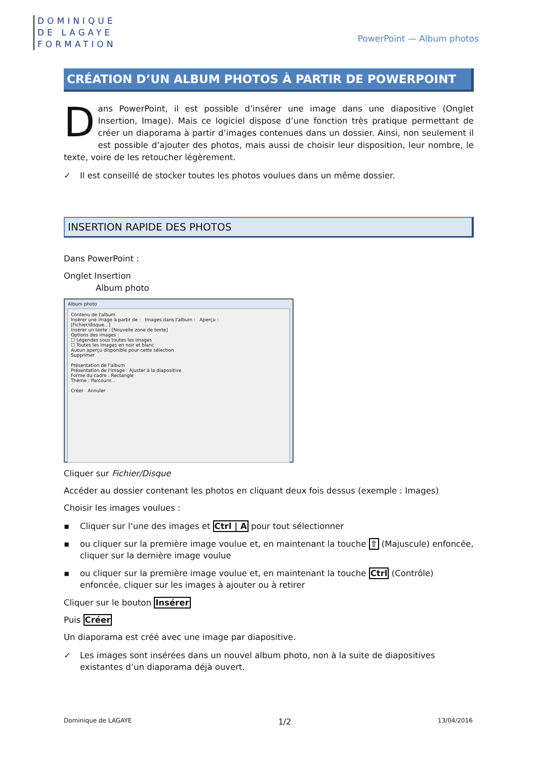DOMINIQUE
DE LAGAYE
FORMATION
PowerPoint — Album photos
CRÉATION D’UN ALBUM PHOTOS À PARTIR DE POWERPOINT
Dans PowerPoint, il est possible d’insérer une image dans une diapositive (Onglet Insertion, Image). Mais ce logiciel dispose d’une fonction très pratique permettant de créer un diaporama à partir d’images contenues dans un dossier. Ainsi, non seulement il est possible d’ajouter des photos, mais aussi de choisir leur disposition, leur nombre, le texte, voire de les retoucher légèrement.
✓ Il est conseillé de stocker toutes les photos voulues dans un même dossier.
INSERTION RAPIDE DES PHOTOS
Dans PowerPoint :
Onglet Insertion
Album photo
Album photo
Contenu de l'album
Insérer une image à partir de : Images dans l'album : Aperçu :
[Fichier/disque...]
Insérer un texte : [Nouvelle zone de texte]
Options des images :
☐ Légendes sous toutes les images
☐ Toutes les images en noir et blanc
Aucun aperçu disponible pour cette sélection
Supprimer
Présentation de l'album
Présentation de l'image : Ajuster à la diapositive
Forme du cadre : Rectangle
Thème : Parcourir...
Créer Annuler
Cliquer sur Fichier/Disque
Accéder au dossier contenant les photos en cliquant deux fois dessus (exemple : Images)
Choisir les images voulues :
▪ Cliquer sur l‘une des images et Ctrl | A pour tout sélectionner
▪ ou cliquer sur la première image voulue et, en maintenant la touche ⇧ (Majuscule) enfoncée, cliquer sur la dernière image voulue
▪ ou cliquer sur la première image voulue et, en maintenant la touche Ctrl (Contrôle) enfoncée, cliquer sur les images à ajouter ou à retirer
Cliquer sur le bouton Insérer
Puis Créer
Un diaporama est créé avec une image par diapositive.
✓ Les images sont insérées dans un nouvel album photo, non à la suite de diapositives existantes d’un diaporama déjà ouvert.
Dominique de LAGAYE 1/2 13/04/2016